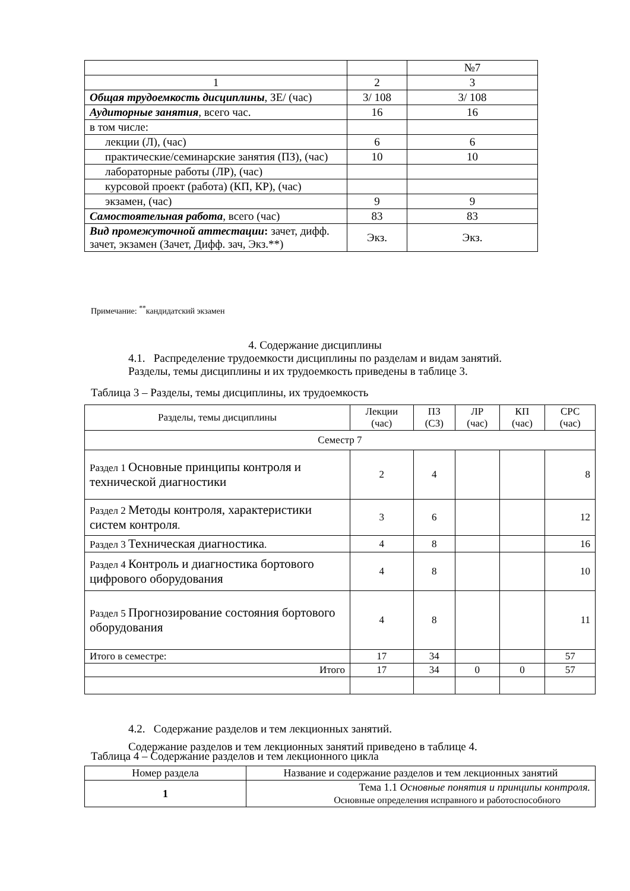| | | №7 |
| 1 | 2 | 3 |
| Общая трудоемкость дисциплины , ЗЕ/ (час) | 3/ 108 | 3/ 108 |
| Аудиторные занятия , всего час. | 16 | 16 |
| в том числе: | | |
| лекции (Л), (час) | 6 | 6 |
| практические/семинарские занятия (ПЗ), (час) | 10 | 10 |
| лабораторные работы (ЛР), (час) | | |
| курсовой проект (работа) (КП, КР), (час) | | |
| экзамен, (час) | 9 | 9 |
| Самостоятельная работа , всего (час) | 83 | 83 |
| Вид промежуточной аттестации : зачет, дифф. зачет, экзамен (Зачет, Дифф. зач, Экз.**) | Экз. | Экз. |
Примечание: <sup>**</sup>кандидатский экзамен
4. Содержание дисциплины
4.1. Распределение трудоемкости дисциплины по разделам и видам занятий.
Разделы, темы дисциплины и их трудоемкость приведены в таблице 3.
Таблица 3 – Разделы, темы дисциплины, их трудоемкость
| Разделы, темы дисциплины | Лекции (час) | ПЗ (СЗ) | ЛР (час) | КП (час) | СРС (час) |
| Семестр 7 | | | | | |
| Раздел 1 Основные принципы контроля и технической диагностики | 2 | 4 | | | 8 |
| Раздел 2 Методы контроля, характеристики систем контроля . | 3 | 6 | | | 12 |
| Раздел 3 Техническая диагностика . | 4 | 8 | | | 16 |
| Раздел 4 Контроль и диагностика бортового цифрового оборудования | 4 | 8 | | | 10 |
| Раздел 5 Прогнозирование состояния бортового оборудования | 4 | 8 | | | 11 |
| Итого в семестре: | 17 | 34 | | | 57 |
| Итого | 17 | 34 | 0 | 0 | 57 |
4.2. Содержание разделов и тем лекционных занятий.
Содержание разделов и тем лекционных занятий приведено в таблице 4.
Таблица 4 – Содержание разделов и тем лекционного цикла
| Номер раздела | Название и содержание разделов и тем лекционных занятий |
| 1 | Тема 1.1 Основные понятия и принципы контроля. Основные определения исправного и работоспособного |